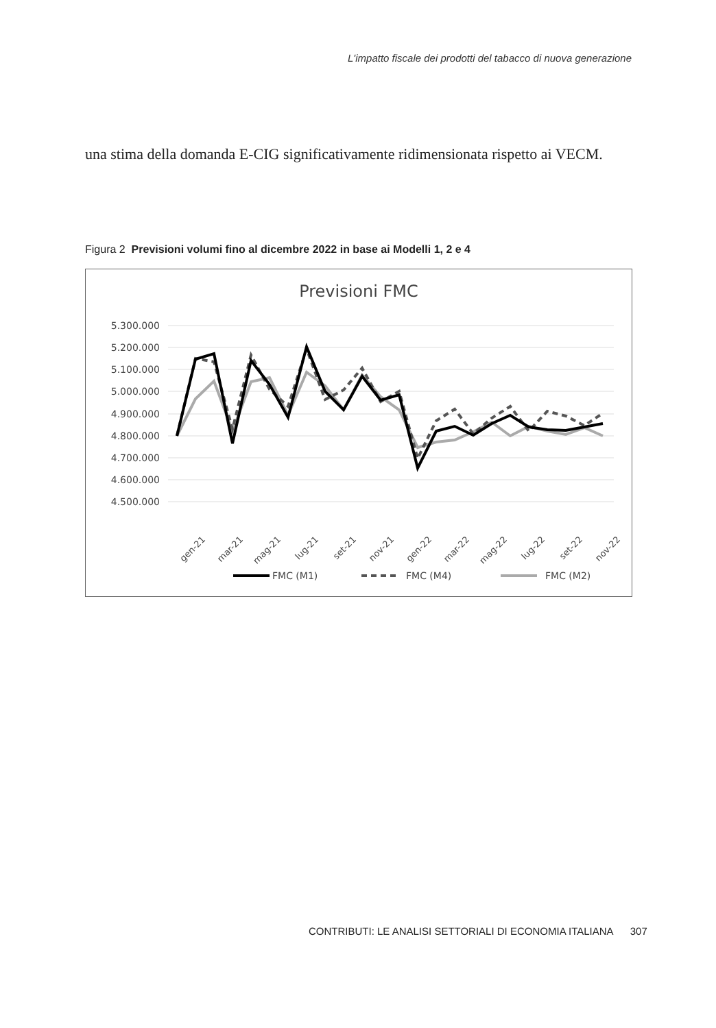L'impatto fiscale dei prodotti del tabacco di nuova generazione
una stima della domanda E-CIG significativamente ridimensionata rispetto ai VECM.
Figura 2 Previsioni volumi fino al dicembre 2022 in base ai Modelli 1, 2 e 4
Previsioni FMC
5.300.000
5.200.000
5.100.000
5.000.000
4.900.000
4.800.000
4.700.000
4.600.000
4.500.000
gen-21
mar-21
mag-21
lug-21
set-21
nov-21
gen-22
mar-22
mag-22
lug-22
set-22
nov-22
FMC (M1)
FMC (M4)
FMC (M2)
CONTRIBUTI: LE ANALISI SETTORIALI DI ECONOMIA ITALIANA 307